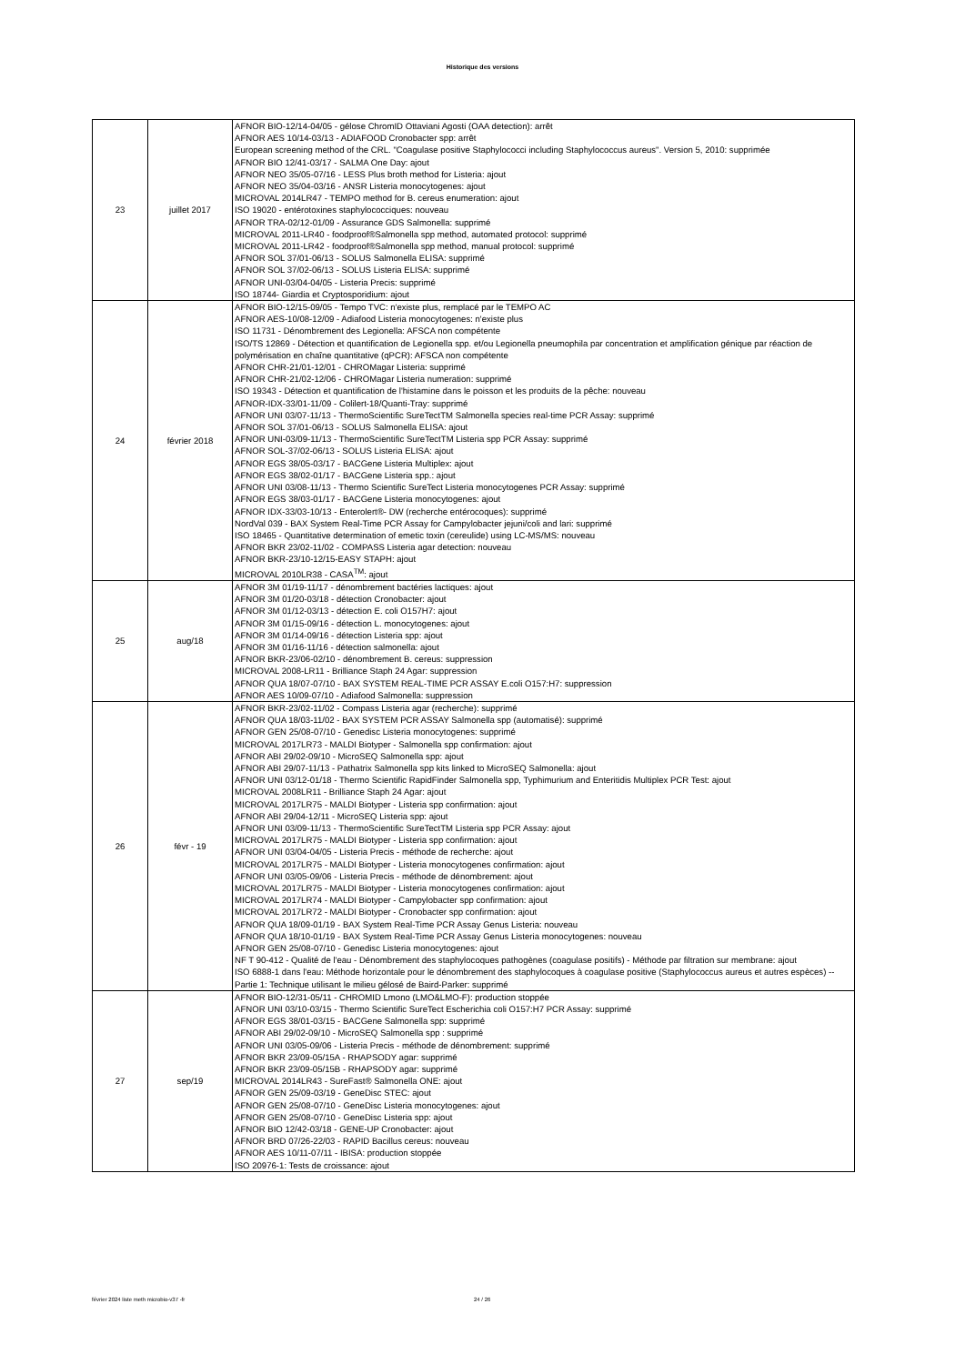Historique des versions
| 23 | juillet 2017 | AFNOR BIO-12/14-04/05 - gélose ChromID Ottaviani Agosti (OAA detection): arrêt AFNOR AES 10/14-03/13 - ADIAFOOD Cronobacter spp: arrêt European screening method of the CRL. "Coagulase positive Staphylococci including Staphylococcus aureus". Version 5, 2010: supprimée AFNOR BIO 12/41-03/17 - SALMA One Day: ajout AFNOR NEO 35/05-07/16 - LESS Plus broth method for Listeria: ajout AFNOR NEO 35/04-03/16 - ANSR Listeria monocytogenes: ajout MICROVAL 2014LR47 - TEMPO method for B. cereus enumeration: ajout ISO 19020 - entérotoxines staphylococciques: nouveau AFNOR TRA-02/12-01/09 - Assurance GDS Salmonella: supprimé MICROVAL 2011-LR40 - foodproof®Salmonella spp method, automated protocol: supprimé MICROVAL 2011-LR42 - foodproof®Salmonella spp method, manual protocol: supprimé AFNOR SOL 37/01-06/13 - SOLUS Salmonella ELISA: supprimé AFNOR SOL 37/02-06/13 - SOLUS Listeria ELISA: supprimé AFNOR UNI-03/04-04/05 - Listeria Precis: supprimé ISO 18744- Giardia et Cryptosporidium: ajout |
| 24 | février 2018 | AFNOR BIO-12/15-09/05 - Tempo TVC: n'existe plus, remplacé par le TEMPO AC AFNOR AES-10/08-12/09 - Adiafood Listeria monocytogenes: n'existe plus ISO 11731 - Dénombrement des Legionella: AFSCA non compétente ISO/TS 12869 - Détection et quantification de Legionella spp. et/ou Legionella pneumophila par concentration et amplification génique par réaction de polymérisation en chaîne quantitative (qPCR): AFSCA non compétente AFNOR CHR-21/01-12/01 - CHROMagar Listeria: supprimé AFNOR CHR-21/02-12/06 - CHROMagar Listeria numeration: supprimé ISO 19343 - Détection et quantification de l'histamine dans le poisson et les produits de la pêche: nouveau AFNOR-IDX-33/01-11/09 - Colilert-18/Quanti-Tray: supprimé AFNOR UNI 03/07-11/13 - ThermoScientific SureTectTM Salmonella species real-time PCR Assay: supprimé AFNOR SOL 37/01-06/13 - SOLUS Salmonella ELISA: ajout AFNOR UNI-03/09-11/13 - ThermoScientific SureTectTM Listeria spp PCR Assay: supprimé AFNOR SOL-37/02-06/13 - SOLUS Listeria ELISA: ajout AFNOR EGS 38/05-03/17 - BACGene Listeria Multiplex: ajout AFNOR EGS 38/02-01/17 - BACGene Listeria spp.: ajout AFNOR UNI 03/08-11/13 - Thermo Scientific SureTect Listeria monocytogenes PCR Assay: supprimé AFNOR EGS 38/03-01/17 - BACGene Listeria monocytogenes: ajout AFNOR IDX-33/03-10/13 - Enterolert®- DW (recherche entérocoques): supprimé NordVal 039 - BAX System Real-Time PCR Assay for Campylobacter jejuni/coli and lari: supprimé ISO 18465 - Quantitative determination of emetic toxin (cereulide) using LC-MS/MS: nouveau AFNOR BKR 23/02-11/02 - COMPASS Listeria agar detection: nouveau AFNOR BKR-23/10-12/15-EASY STAPH: ajout MICROVAL 2010LR38 - CASA<sup>TM</sup>: ajout |
| 25 | aug/18 | AFNOR 3M 01/19-11/17 - dénombrement bactéries lactiques: ajout AFNOR 3M 01/20-03/18 - détection Cronobacter: ajout AFNOR 3M 01/12-03/13 - détection E. coli O157H7: ajout AFNOR 3M 01/15-09/16 - détection L. monocytogenes: ajout AFNOR 3M 01/14-09/16 - détection Listeria spp: ajout AFNOR 3M 01/16-11/16 - détection salmonella: ajout AFNOR BKR-23/06-02/10 - dénombrement B. cereus: suppression MICROVAL 2008-LR11 - Brilliance Staph 24 Agar: suppression AFNOR QUA 18/07-07/10 - BAX SYSTEM REAL-TIME PCR ASSAY E.coli O157:H7: suppression AFNOR AES 10/09-07/10 - Adiafood Salmonella: suppression |
| 26 | févr - 19 | AFNOR BKR-23/02-11/02 - Compass Listeria agar (recherche): supprimé AFNOR QUA 18/03-11/02 - BAX SYSTEM PCR ASSAY Salmonella spp (automatisé): supprimé AFNOR GEN 25/08-07/10 - Genedisc Listeria monocytogenes: supprimé MICROVAL 2017LR73 - MALDI Biotyper - Salmonella spp confirmation: ajout AFNOR ABI 29/02-09/10 - MicroSEQ Salmonella spp: ajout AFNOR ABI 29/07-11/13 - Pathatrix Salmonella spp kits linked to MicroSEQ Salmonella: ajout AFNOR UNI 03/12-01/18 - Thermo Scientific RapidFinder Salmonella spp, Typhimurium and Enteritidis Multiplex PCR Test: ajout MICROVAL 2008LR11 - Brilliance Staph 24 Agar: ajout MICROVAL 2017LR75 - MALDI Biotyper - Listeria spp confirmation: ajout AFNOR ABI 29/04-12/11 - MicroSEQ Listeria spp: ajout AFNOR UNI 03/09-11/13 - ThermoScientific SureTectTM Listeria spp PCR Assay: ajout MICROVAL 2017LR75 - MALDI Biotyper - Listeria spp confirmation: ajout AFNOR UNI 03/04-04/05 - Listeria Precis - méthode de recherche: ajout MICROVAL 2017LR75 - MALDI Biotyper - Listeria monocytogenes confirmation: ajout AFNOR UNI 03/05-09/06 - Listeria Precis - méthode de dénombrement: ajout MICROVAL 2017LR75 - MALDI Biotyper - Listeria monocytogenes confirmation: ajout MICROVAL 2017LR74 - MALDI Biotyper - Campylobacter spp confirmation: ajout MICROVAL 2017LR72 - MALDI Biotyper - Cronobacter spp confirmation: ajout AFNOR QUA 18/09-01/19 - BAX System Real-Time PCR Assay Genus Listeria: nouveau AFNOR QUA 18/10-01/19 - BAX System Real-Time PCR Assay Genus Listeria monocytogenes: nouveau AFNOR GEN 25/08-07/10 - Genedisc Listeria monocytogenes: ajout NF T 90-412 - Qualité de l'eau - Dénombrement des staphylocoques pathogènes (coagulase positifs) - Méthode par filtration sur membrane: ajout ISO 6888-1 dans l'eau: Méthode horizontale pour le dénombrement des staphylocoques à coagulase positive (Staphylococcus aureus et autres espèces) -- Partie 1: Technique utilisant le milieu gélosé de Baird-Parker: supprimé |
| 27 | sep/19 | AFNOR BIO-12/31-05/11 - CHROMID Lmono (LMO&LMO-F): production stoppée AFNOR UNI 03/10-03/15 - Thermo Scientific SureTect Escherichia coli O157:H7 PCR Assay: supprimé AFNOR EGS 38/01-03/15 - BACGene Salmonella spp: supprimé AFNOR ABI 29/02-09/10 - MicroSEQ Salmonella spp : supprimé AFNOR UNI 03/05-09/06 - Listeria Precis - méthode de dénombrement: supprimé AFNOR BKR 23/09-05/15A - RHAPSODY agar: supprimé AFNOR BKR 23/09-05/15B - RHAPSODY agar: supprimé MICROVAL 2014LR43 - SureFast® Salmonella ONE: ajout AFNOR GEN 25/09-03/19 - GeneDisc STEC: ajout AFNOR GEN 25/08-07/10 - GeneDisc Listeria monocytogenes: ajout AFNOR GEN 25/08-07/10 - GeneDisc Listeria spp: ajout AFNOR BIO 12/42-03/18 - GENE-UP Cronobacter: ajout AFNOR BRD 07/26-22/03 - RAPID Bacillus cereus: nouveau AFNOR AES 10/11-07/11 - IBISA: production stoppée ISO 20976-1: Tests de croissance: ajout |
février 2024 liste meth microbio-v37 -fr 24 / 26